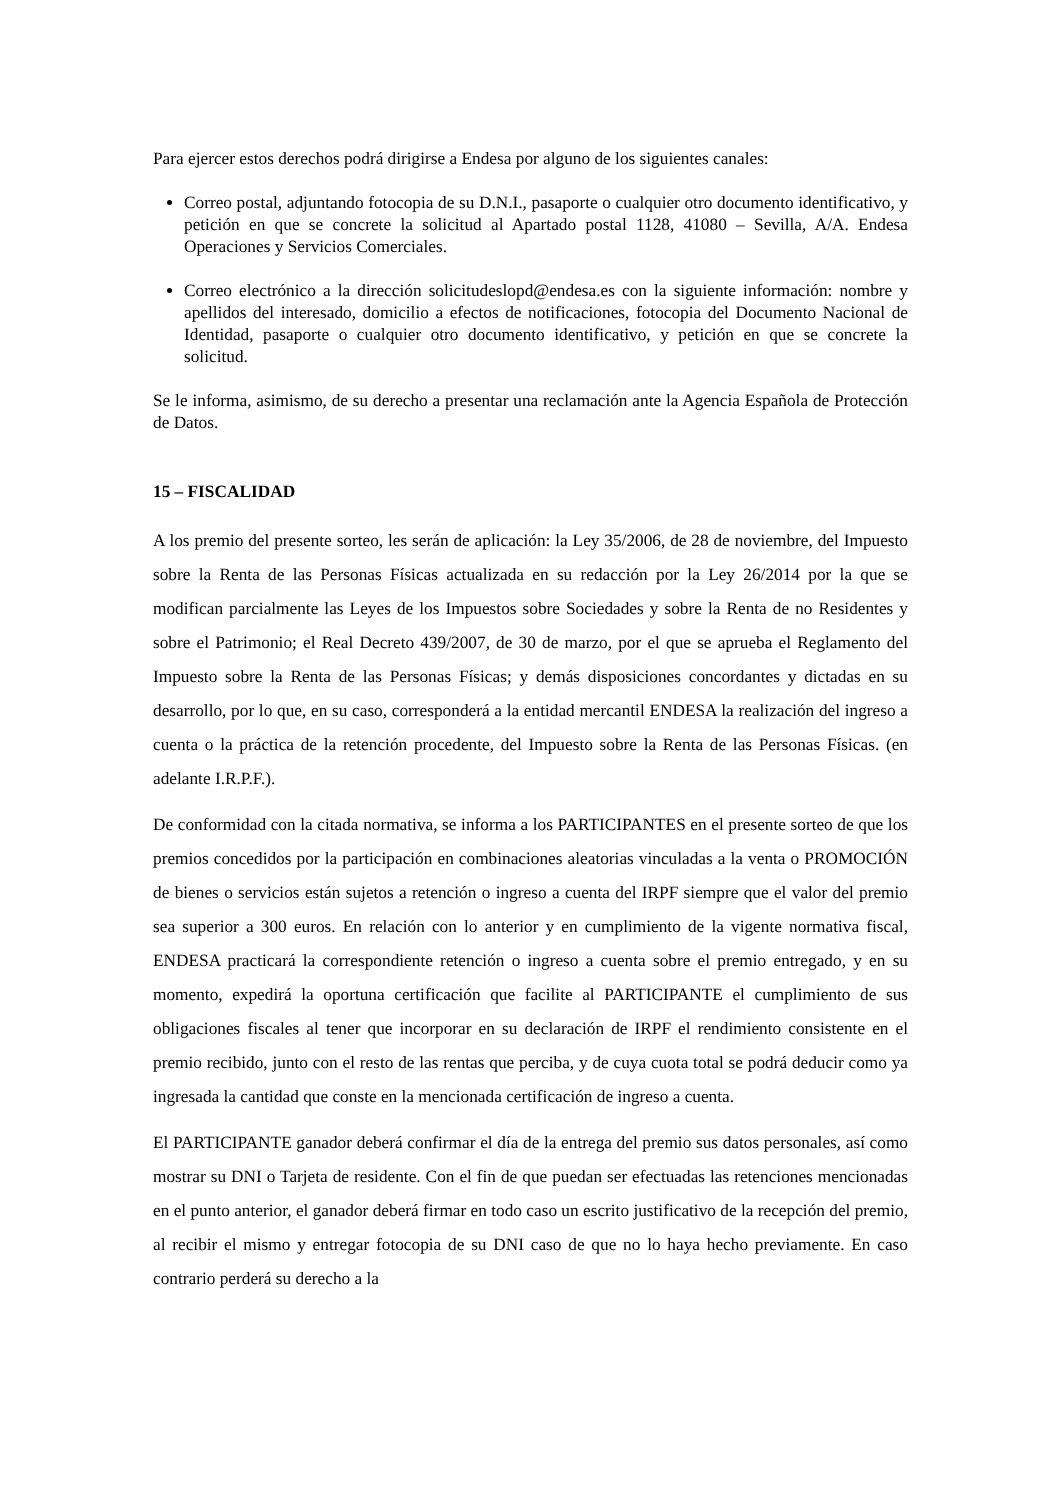Para ejercer estos derechos podrá dirigirse a Endesa por alguno de los siguientes canales:
Correo postal, adjuntando fotocopia de su D.N.I., pasaporte o cualquier otro documento identificativo, y petición en que se concrete la solicitud al Apartado postal 1128, 41080 – Sevilla, A/A. Endesa Operaciones y Servicios Comerciales.
Correo electrónico a la dirección solicitudeslopd@endesa.es con la siguiente información: nombre y apellidos del interesado, domicilio a efectos de notificaciones, fotocopia del Documento Nacional de Identidad, pasaporte o cualquier otro documento identificativo, y petición en que se concrete la solicitud.
Se le informa, asimismo, de su derecho a presentar una reclamación ante la Agencia Española de Protección de Datos.
15 – FISCALIDAD
A los premio del presente sorteo, les serán de aplicación: la Ley 35/2006, de 28 de noviembre, del Impuesto sobre la Renta de las Personas Físicas actualizada en su redacción por la Ley 26/2014 por la que se modifican parcialmente las Leyes de los Impuestos sobre Sociedades y sobre la Renta de no Residentes y sobre el Patrimonio; el Real Decreto 439/2007, de 30 de marzo, por el que se aprueba el Reglamento del Impuesto sobre la Renta de las Personas Físicas; y demás disposiciones concordantes y dictadas en su desarrollo, por lo que, en su caso, corresponderá a la entidad mercantil ENDESA la realización del ingreso a cuenta o la práctica de la retención procedente, del Impuesto sobre la Renta de las Personas Físicas. (en adelante I.R.P.F.).
De conformidad con la citada normativa, se informa a los PARTICIPANTES en el presente sorteo de que los premios concedidos por la participación en combinaciones aleatorias vinculadas a la venta o PROMOCIÓN de bienes o servicios están sujetos a retención o ingreso a cuenta del IRPF siempre que el valor del premio sea superior a 300 euros. En relación con lo anterior y en cumplimiento de la vigente normativa fiscal, ENDESA practicará la correspondiente retención o ingreso a cuenta sobre el premio entregado, y en su momento, expedirá la oportuna certificación que facilite al PARTICIPANTE el cumplimiento de sus obligaciones fiscales al tener que incorporar en su declaración de IRPF el rendimiento consistente en el premio recibido, junto con el resto de las rentas que perciba, y de cuya cuota total se podrá deducir como ya ingresada la cantidad que conste en la mencionada certificación de ingreso a cuenta.
El PARTICIPANTE ganador deberá confirmar el día de la entrega del premio sus datos personales, así como mostrar su DNI o Tarjeta de residente. Con el fin de que puedan ser efectuadas las retenciones mencionadas en el punto anterior, el ganador deberá firmar en todo caso un escrito justificativo de la recepción del premio, al recibir el mismo y entregar fotocopia de su DNI caso de que no lo haya hecho previamente. En caso contrario perderá su derecho a la